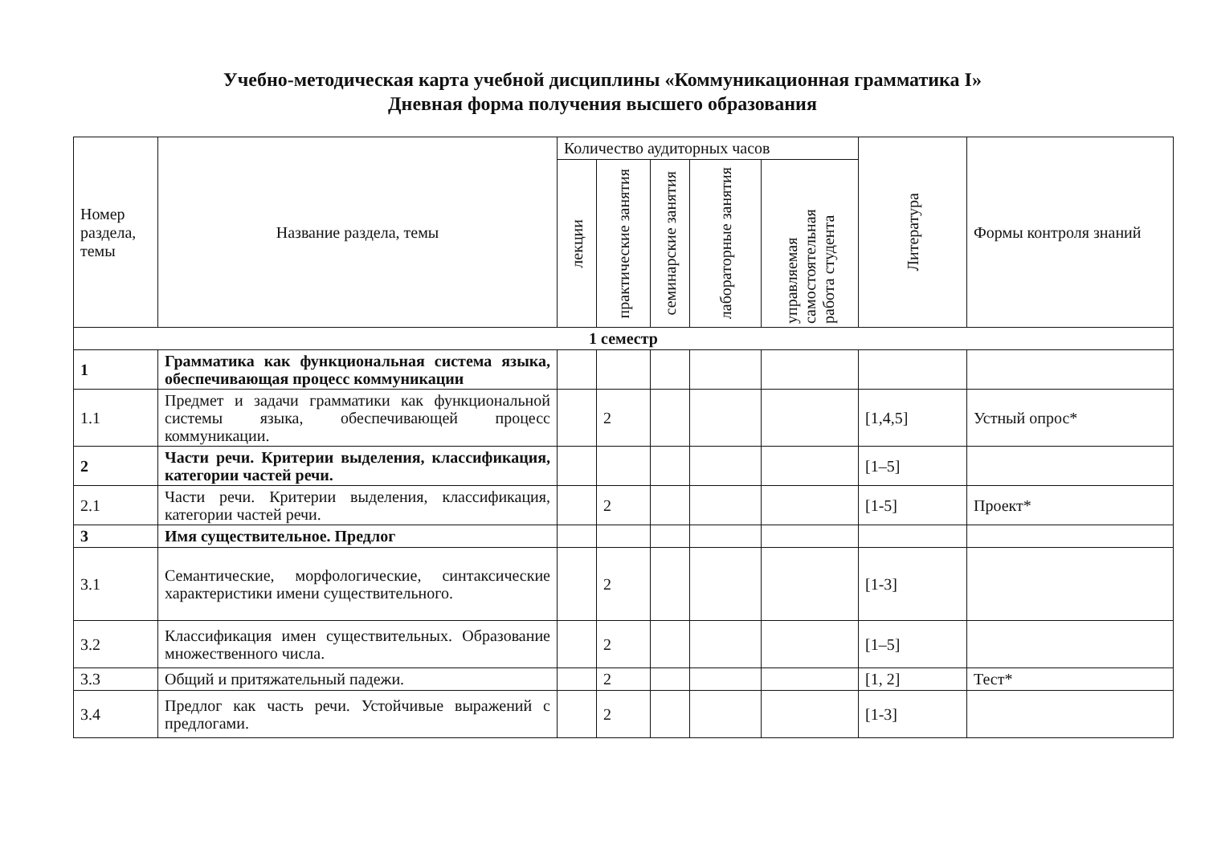Учебно-методическая карта учебной дисциплины «Коммуникационная грамматика I»
Дневная форма получения высшего образования
| Номер раздела, темы | Название раздела, темы | Количество аудиторных часов | | | | | Литература | Формы контроля знаний |
| --- | --- | --- | --- | --- | --- | --- | --- | --- |
| | | лекции | практические занятия | семинарские занятия | лабораторные занятия | управляемая самостоятельная работа студента | | |
| 1 семестр | | | | | | | | |
| 1 | Грамматика как функциональная система языка, обеспечивающая процесс коммуникации | | | | | | | |
| 1.1 | Предмет и задачи грамматики как функциональной системы языка, обеспечивающей процесс коммуникации. | | 2 | | | | [1,4,5] | Устный опрос* |
| 2 | Части речи. Критерии выделения, классификация, категории частей речи. | | | | | | [1–5] | |
| 2.1 | Части речи. Критерии выделения, классификация, категории частей речи. | | 2 | | | | [1-5] | Проект* |
| 3 | Имя существительное. Предлог | | | | | | | |
| 3.1 | Семантические, морфологические, синтаксические характеристики имени существительного. | | 2 | | | | [1-3] | |
| 3.2 | Классификация имен существительных. Образование множественного числа. | | 2 | | | | [1–5] | |
| 3.3 | Общий и притяжательный падежи. | | 2 | | | | [1, 2] | Тест* |
| 3.4 | Предлог как часть речи. Устойчивые выражений с предлогами. | | 2 | | | | [1-3] | |